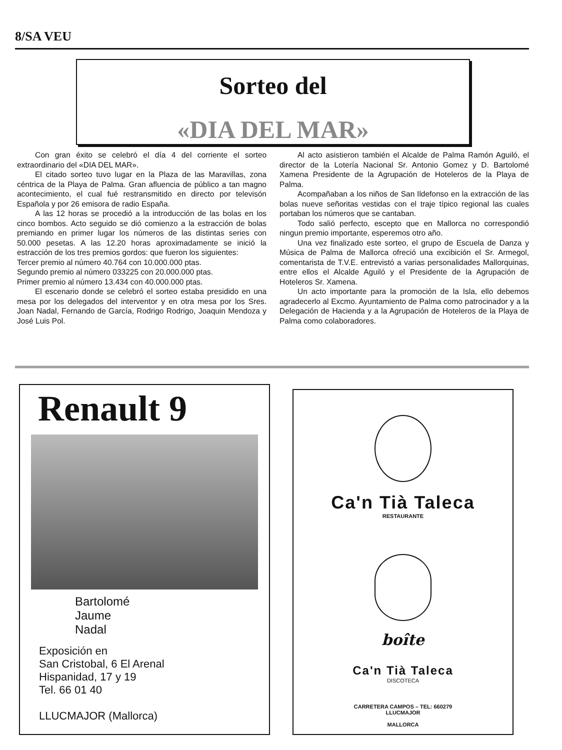8/SA VEU
Sorteo del
«DIA DEL MAR»
Con gran éxito se celebró el día 4 del corriente el sorteo extraordinario del «DIA DEL MAR».
El citado sorteo tuvo lugar en la Plaza de las Maravillas, zona céntrica de la Playa de Palma. Gran afluencia de público a tan magno acontecimiento, el cual fué restransmitido en directo por televisón Española y por 26 emisora de radio España.
A las 12 horas se procedió a la introducción de las bolas en los cinco bombos. Acto seguido se dió comienzo a la estracción de bolas premiando en primer lugar los números de las distintas series con 50.000 pesetas. A las 12.20 horas aproximadamente se inició la estracción de los tres premios gordos: que fueron los siguientes:
Tercer premio al número 40.764 con 10.000.000 ptas.
Segundo premio al número 033225 con 20.000.000 ptas.
Primer premio al número 13.434 con 40.000.000 ptas.
El escenario donde se celebró el sorteo estaba presidido en una mesa por los delegados del interventor y en otra mesa por los Sres. Joan Nadal, Fernando de García, Rodrigo Rodrigo, Joaquin Mendoza y José Luis Pol.
Al acto asistieron también el Alcalde de Palma Ramón Aguiló, el director de la Lotería Nacional Sr. Antonio Gomez y D. Bartolomé Xamena Presidente de la Agrupación de Hoteleros de la Playa de Palma.
Acompañaban a los niños de San Ildefonso en la extracción de las bolas nueve señoritas vestidas con el traje típico regional las cuales portaban los números que se cantaban.
Todo salió perfecto, escepto que en Mallorca no correspondió ningun premio importante, esperemos otro año.
Una vez finalizado este sorteo, el grupo de Escuela de Danza y Música de Palma de Mallorca ofreció una excibición el Sr. Armegol, comentarista de T.V.E. entrevistó a varias personalidades Mallorquinas, entre ellos el Alcalde Aguiló y el Presidente de la Agrupación de Hoteleros Sr. Xamena.
Un acto importante para la promoción de la Isla, ello debemos agradecerlo al Excmo. Ayuntamiento de Palma como patrocinador y a la Delegación de Hacienda y a la Agrupación de Hoteleros de la Playa de Palma como colaboradores.
Renault 9
Bartolomé
Jaume
Nadal
Exposición en
San Cristobal, 6 El Arenal
Hispanidad, 17 y 19
Tel. 66 01 40
LLUCMAJOR (Mallorca)
Ca'n Tià Taleca
RESTAURANTE
boîte
Ca'n Tià Taleca
DISCOTECA
CARRETERA CAMPOS – TEL: 660279
LLUCMAJOR
MALLORCA